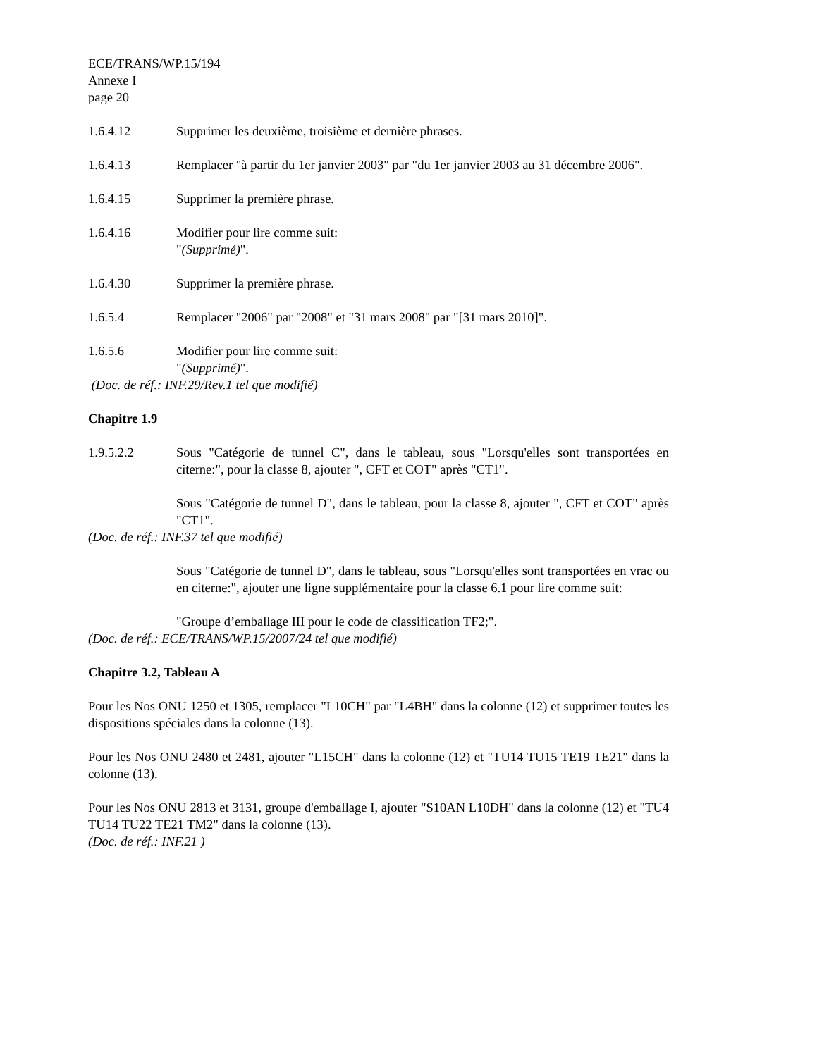ECE/TRANS/WP.15/194
Annexe I
page 20
1.6.4.12 Supprimer les deuxième, troisième et dernière phrases.
1.6.4.13 Remplacer "à partir du 1er janvier 2003" par "du 1er janvier 2003 au 31 décembre 2006".
1.6.4.15 Supprimer la première phrase.
1.6.4.16 Modifier pour lire comme suit:
"(Supprimé)".
1.6.4.30 Supprimer la première phrase.
1.6.5.4 Remplacer "2006" par "2008" et "31 mars 2008" par "[31 mars 2010]".
1.6.5.6 Modifier pour lire comme suit:
"(Supprimé)".
(Doc. de réf.: INF.29/Rev.1 tel que modifié)
Chapitre 1.9
1.9.5.2.2 Sous "Catégorie de tunnel C", dans le tableau, sous "Lorsqu'elles sont transportées en citerne:", pour la classe 8, ajouter ", CFT et COT" après "CT1".
Sous "Catégorie de tunnel D", dans le tableau, pour la classe 8, ajouter ", CFT et COT" après "CT1".
(Doc. de réf.: INF.37 tel que modifié)
Sous "Catégorie de tunnel D", dans le tableau, sous "Lorsqu'elles sont transportées en vrac ou en citerne:", ajouter une ligne supplémentaire pour la classe 6.1 pour lire comme suit:
"Groupe d’emballage III pour le code de classification TF2;".
(Doc. de réf.: ECE/TRANS/WP.15/2007/24 tel que modifié)
Chapitre 3.2, Tableau A
Pour les Nos ONU 1250 et 1305, remplacer "L10CH" par "L4BH" dans la colonne (12) et supprimer toutes les dispositions spéciales dans la colonne (13).
Pour les Nos ONU 2480 et 2481, ajouter "L15CH" dans la colonne (12) et "TU14 TU15 TE19 TE21" dans la colonne (13).
Pour les Nos ONU 2813 et 3131, groupe d'emballage I, ajouter "S10AN L10DH" dans la colonne (12) et "TU4 TU14 TU22 TE21 TM2" dans la colonne (13).
(Doc. de réf.: INF.21 )